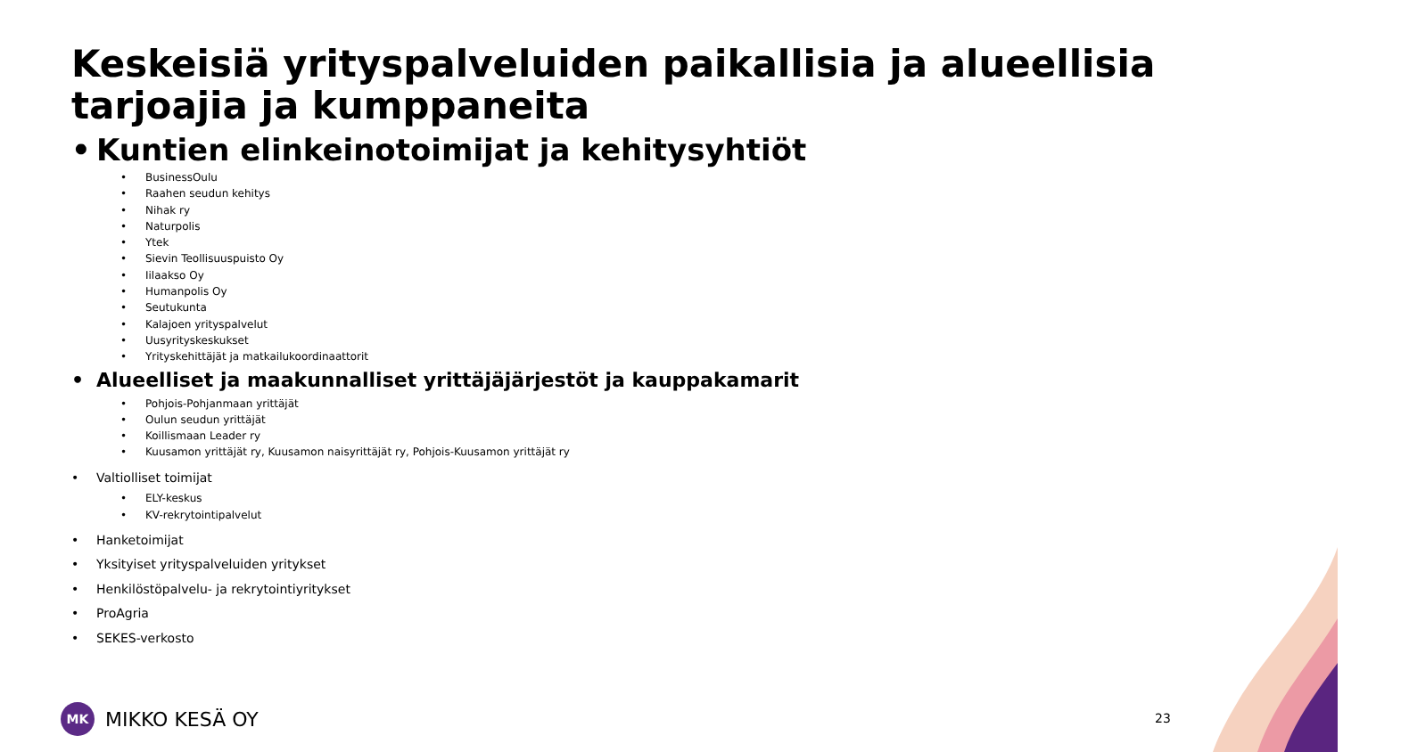Keskeisiä yrityspalveluiden paikallisia ja alueellisia tarjoajia ja kumppaneita
• Kuntien elinkeinotoimijat ja kehitysyhtiöt
• BusinessOulu
• Raahen seudun kehitys
• Nihak ry
• Naturpolis
• Ytek
• Sievin Teollisuuspuisto Oy
• Iilaakso Oy
• Humanpolis Oy
• Seutukunta
• Kalajoen yrityspalvelut
• Uusyrityskeskukset
• Yrityskehittäjät ja matkailukoordinaattorit
• Alueelliset ja maakunnalliset yrittäjäjärjestöt ja kauppakamarit
• Pohjois-Pohjanmaan yrittäjät
• Oulun seudun yrittäjät
• Koillismaan Leader ry
• Kuusamon yrittäjät ry, Kuusamon naisyrittäjät ry, Pohjois-Kuusamon yrittäjät ry
• Valtiolliset toimijat
• ELY-keskus
• KV-rekrytointipalvelut
• Hanketoimijat
• Yksityiset yrityspalveluiden yritykset
• Henkilöstöpalvelu- ja rekrytointiyritykset
• ProAgria
• SEKES-verkosto
MK MIKKO KESÄ OY 23